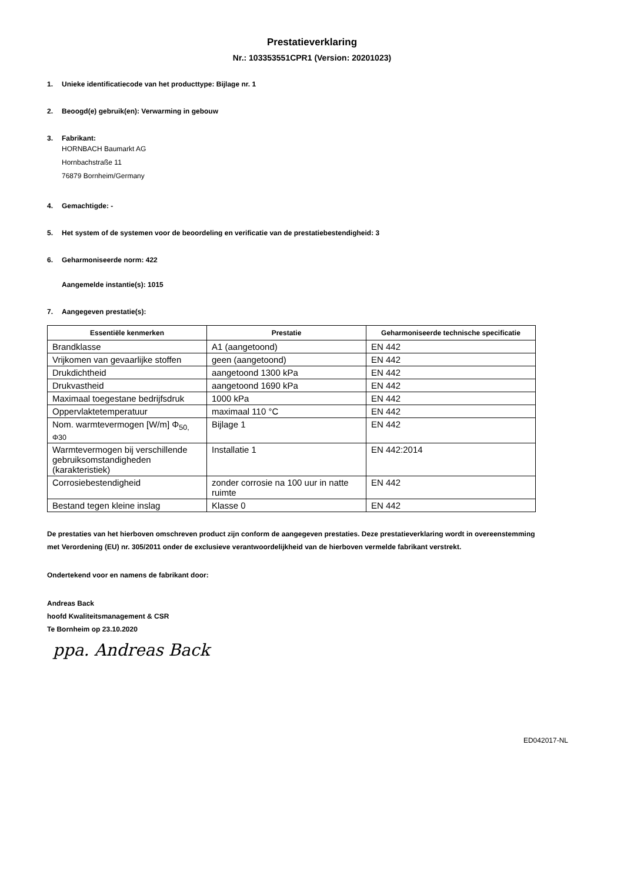Prestatieverklaring
Nr.: 103353551CPR1 (Version: 20201023)
1. Unieke identificatiecode van het producttype: Bijlage nr. 1
2. Beoogd(e) gebruik(en): Verwarming in gebouw
3. Fabrikant:
HORNBACH Baumarkt AG
Hornbachstraße 11
76879 Bornheim/Germany
4. Gemachtigde: -
5. Het system of de systemen voor de beoordeling en verificatie van de prestatiebestendigheid: 3
6. Geharmoniseerde norm: 422
Aangemelde instantie(s): 1015
7. Aangegeven prestatie(s):
| Essentiële kenmerken | Prestatie | Geharmoniseerde technische specificatie |
| --- | --- | --- |
| Brandklasse | A1 (aangetoond) | EN 442 |
| Vrijkomen van gevaarlijke stoffen | geen (aangetoond) | EN 442 |
| Drukdichtheid | aangetoond 1300 kPa | EN 442 |
| Drukvastheid | aangetoond 1690 kPa | EN 442 |
| Maximaal toegestane bedrijfsdruk | 1000 kPa | EN 442 |
| Oppervlaktetemperatuur | maximaal 110 °C | EN 442 |
| Nom. warmtevermogen [W/m] Φ<sub>50,</sub> Φ30 | Bijlage 1 | EN 442 |
| Warmtevermogen bij verschillende gebruiksomstandigheden (karakteristiek) | Installatie 1 | EN 442:2014 |
| Corrosiebestendigheid | zonder corrosie na 100 uur in natte ruimte | EN 442 |
| Bestand tegen kleine inslag | Klasse 0 | EN 442 |
De prestaties van het hierboven omschreven product zijn conform de aangegeven prestaties. Deze prestatieverklaring wordt in overeenstemming met Verordening (EU) nr. 305/2011 onder de exclusieve verantwoordelijkheid van de hierboven vermelde fabrikant verstrekt.
Ondertekend voor en namens de fabrikant door:
Andreas Back
hoofd Kwaliteitsmanagement & CSR
Te Bornheim op 23.10.2020
ppa. Andreas Back
ED042017-NL